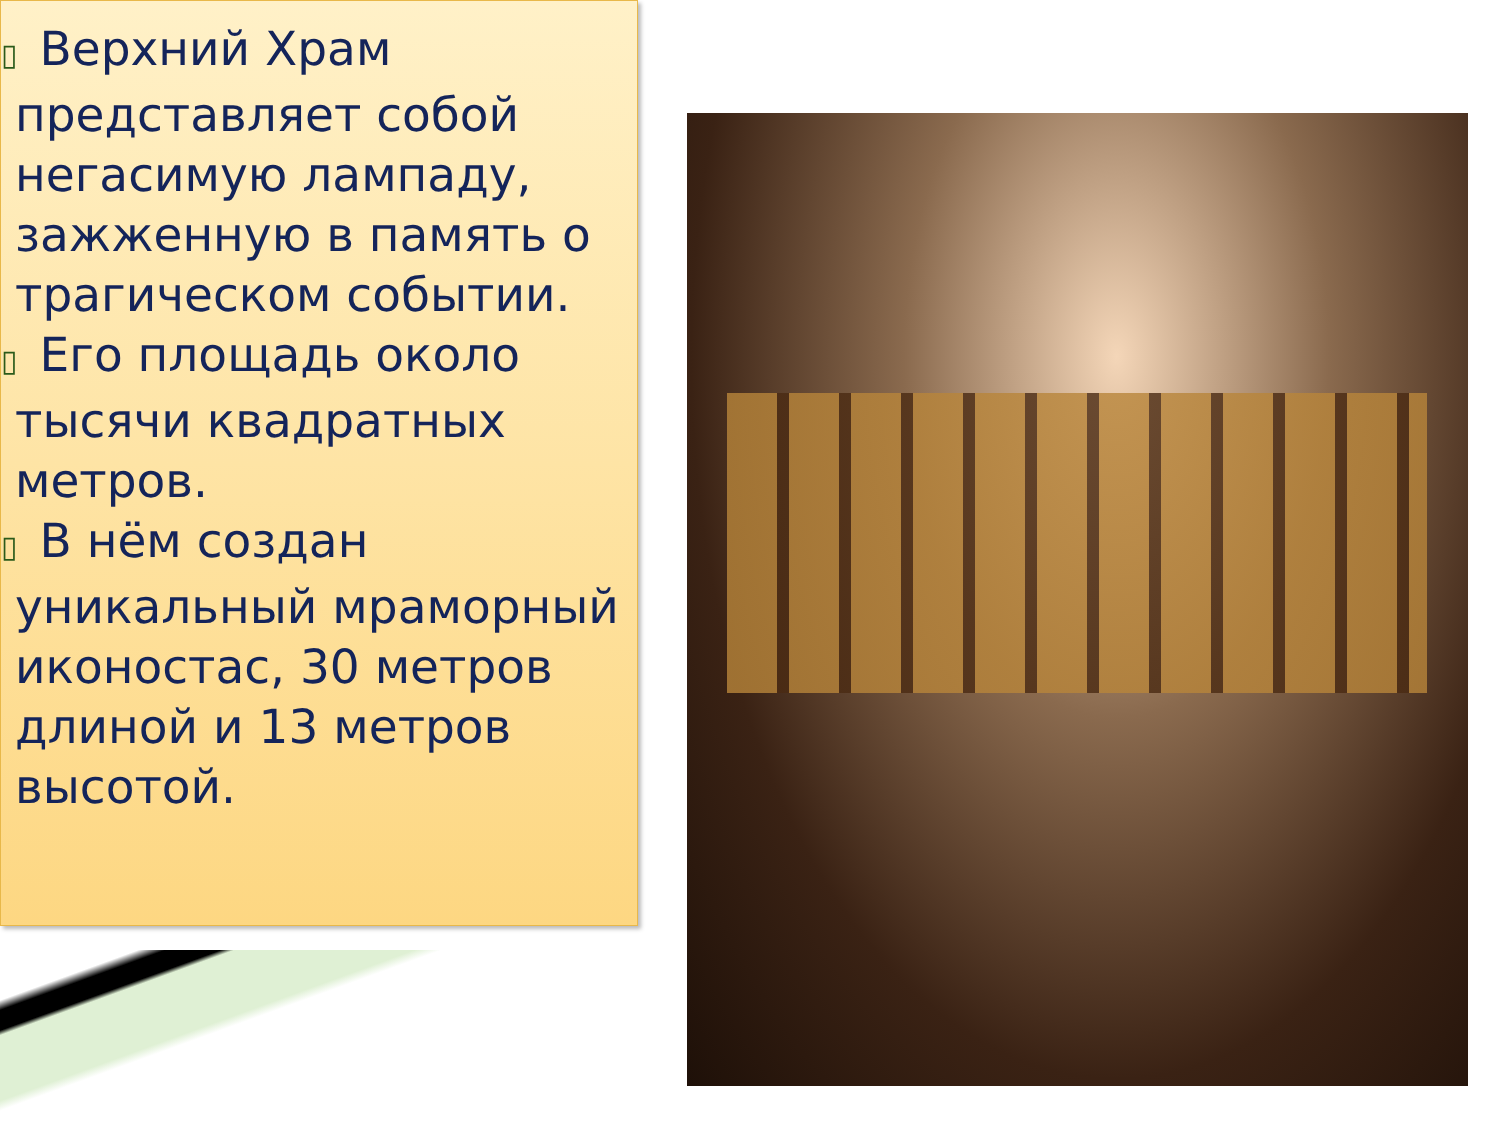▯ Верхний Храм представляет собой негасимую лампаду, зажженную в память о трагическом событии.
▯ Его площадь около тысячи квадратных метров.
▯ В нём создан уникальный мраморный иконостас, 30 метров длиной и 13 метров высотой.